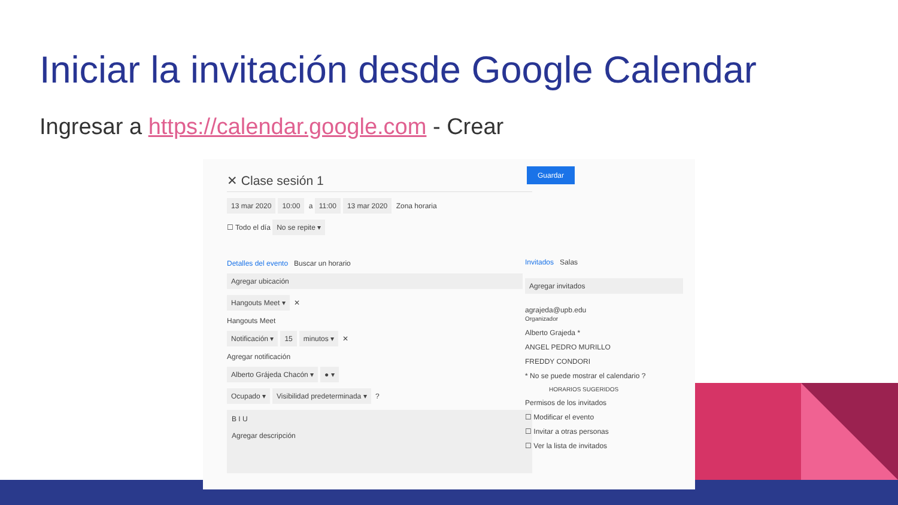Iniciar la invitación desde Google Calendar
Ingresar a https://calendar.google.com - Crear
✕ Clase sesión 1
13 mar 2020 10:00 a 11:00 13 mar 2020 Zona horaria
☐ Todo el día No se repite ▾
Detalles del evento Buscar un horario
Agregar ubicación
Hangouts Meet ▾ ✕
Hangouts Meet
Notificación ▾ 15 minutos ▾ ✕
Agregar notificación
Alberto Grájeda Chacón ▾ ● ▾
Ocupado ▾ Visibilidad predeterminada ▾ ?
B I U
Agregar descripción
Guardar
Invitados Salas
Agregar invitados
agrajeda@upb.edu
Organizador
Alberto Grajeda *
ANGEL PEDRO MURILLO
FREDDY CONDORI
* No se puede mostrar el calendario ?
HORARIOS SUGERIDOS
Permisos de los invitados
☐ Modificar el evento
☐ Invitar a otras personas
☐ Ver la lista de invitados